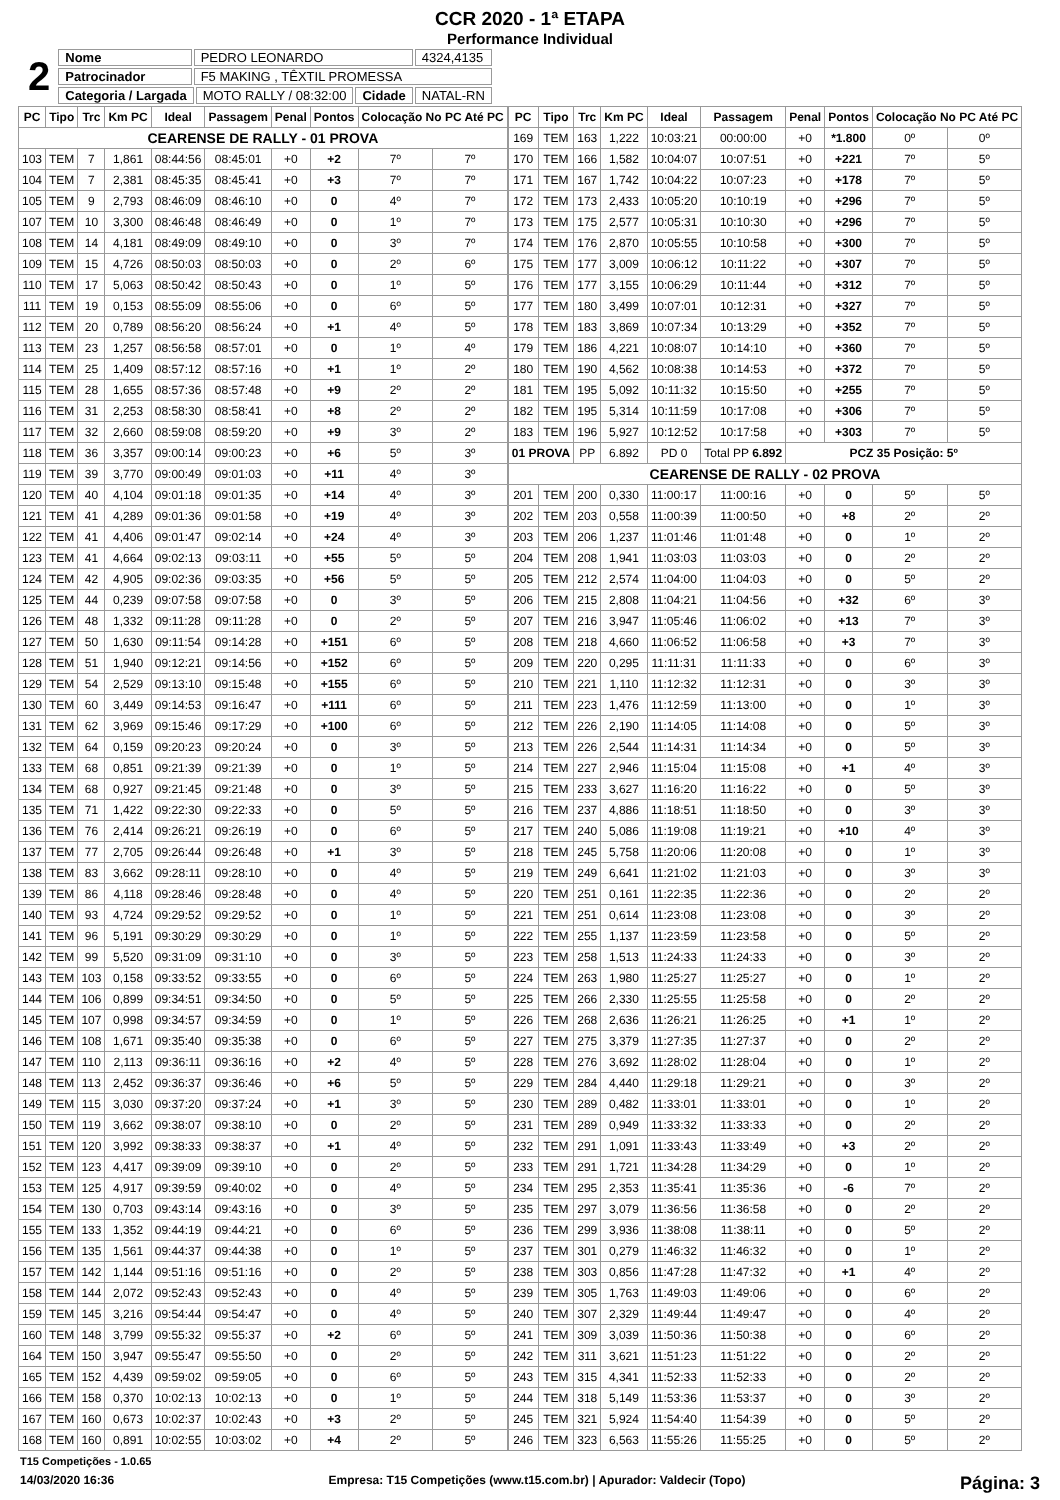CCR 2020 - 1ª ETAPA
Performance Individual
| 2 | Nome | PEDRO LEONARDO | | | 4324,4135 |
| | Patrocinador | F5 MAKING , TÊXTIL PROMESSA | | | |
| | Categoria / Largada | | MOTO RALLY / 08:32:00 | Cidade | NATAL-RN |
| PC | Tipo | Trc | Km PC | Ideal | Passagem | Penal | Pontos | Colocação No PC Até PC | |
| --- | --- | --- | --- | --- | --- | --- | --- | --- | --- |
| CEARENSE DE RALLY - 01 PROVA | | | | | | | | | |
| 103 | TEM | 7 | 1,861 | 08:44:56 | 08:45:01 | +0 | +2 | 7º | 7º |
| 104 | TEM | 7 | 2,381 | 08:45:35 | 08:45:41 | +0 | +3 | 7º | 7º |
| 105 | TEM | 9 | 2,793 | 08:46:09 | 08:46:10 | +0 | 0 | 4º | 7º |
| 107 | TEM | 10 | 3,300 | 08:46:48 | 08:46:49 | +0 | 0 | 1º | 7º |
| 108 | TEM | 14 | 4,181 | 08:49:09 | 08:49:10 | +0 | 0 | 3º | 7º |
| 109 | TEM | 15 | 4,726 | 08:50:03 | 08:50:03 | +0 | 0 | 2º | 6º |
| 110 | TEM | 17 | 5,063 | 08:50:42 | 08:50:43 | +0 | 0 | 1º | 5º |
| 111 | TEM | 19 | 0,153 | 08:55:09 | 08:55:06 | +0 | 0 | 6º | 5º |
| 112 | TEM | 20 | 0,789 | 08:56:20 | 08:56:24 | +0 | +1 | 4º | 5º |
| 113 | TEM | 23 | 1,257 | 08:56:58 | 08:57:01 | +0 | 0 | 1º | 4º |
| 114 | TEM | 25 | 1,409 | 08:57:12 | 08:57:16 | +0 | +1 | 1º | 2º |
| 115 | TEM | 28 | 1,655 | 08:57:36 | 08:57:48 | +0 | +9 | 2º | 2º |
| 116 | TEM | 31 | 2,253 | 08:58:30 | 08:58:41 | +0 | +8 | 2º | 2º |
| 117 | TEM | 32 | 2,660 | 08:59:08 | 08:59:20 | +0 | +9 | 3º | 2º |
| 118 | TEM | 36 | 3,357 | 09:00:14 | 09:00:23 | +0 | +6 | 5º | 3º |
| 119 | TEM | 39 | 3,770 | 09:00:49 | 09:01:03 | +0 | +11 | 4º | 3º |
| 120 | TEM | 40 | 4,104 | 09:01:18 | 09:01:35 | +0 | +14 | 4º | 3º |
| 121 | TEM | 41 | 4,289 | 09:01:36 | 09:01:58 | +0 | +19 | 4º | 3º |
| 122 | TEM | 41 | 4,406 | 09:01:47 | 09:02:14 | +0 | +24 | 4º | 3º |
| 123 | TEM | 41 | 4,664 | 09:02:13 | 09:03:11 | +0 | +55 | 5º | 5º |
| 124 | TEM | 42 | 4,905 | 09:02:36 | 09:03:35 | +0 | +56 | 5º | 5º |
| 125 | TEM | 44 | 0,239 | 09:07:58 | 09:07:58 | +0 | 0 | 3º | 5º |
| 126 | TEM | 48 | 1,332 | 09:11:28 | 09:11:28 | +0 | 0 | 2º | 5º |
| 127 | TEM | 50 | 1,630 | 09:11:54 | 09:14:28 | +0 | +151 | 6º | 5º |
| 128 | TEM | 51 | 1,940 | 09:12:21 | 09:14:56 | +0 | +152 | 6º | 5º |
| 129 | TEM | 54 | 2,529 | 09:13:10 | 09:15:48 | +0 | +155 | 6º | 5º |
| 130 | TEM | 60 | 3,449 | 09:14:53 | 09:16:47 | +0 | +111 | 6º | 5º |
| 131 | TEM | 62 | 3,969 | 09:15:46 | 09:17:29 | +0 | +100 | 6º | 5º |
| 132 | TEM | 64 | 0,159 | 09:20:23 | 09:20:24 | +0 | 0 | 3º | 5º |
| 133 | TEM | 68 | 0,851 | 09:21:39 | 09:21:39 | +0 | 0 | 1º | 5º |
| 134 | TEM | 68 | 0,927 | 09:21:45 | 09:21:48 | +0 | 0 | 3º | 5º |
| 135 | TEM | 71 | 1,422 | 09:22:30 | 09:22:33 | +0 | 0 | 5º | 5º |
| 136 | TEM | 76 | 2,414 | 09:26:21 | 09:26:19 | +0 | 0 | 6º | 5º |
| 137 | TEM | 77 | 2,705 | 09:26:44 | 09:26:48 | +0 | +1 | 3º | 5º |
| 138 | TEM | 83 | 3,662 | 09:28:11 | 09:28:10 | +0 | 0 | 4º | 5º |
| 139 | TEM | 86 | 4,118 | 09:28:46 | 09:28:48 | +0 | 0 | 4º | 5º |
| 140 | TEM | 93 | 4,724 | 09:29:52 | 09:29:52 | +0 | 0 | 1º | 5º |
| 141 | TEM | 96 | 5,191 | 09:30:29 | 09:30:29 | +0 | 0 | 1º | 5º |
| 142 | TEM | 99 | 5,520 | 09:31:09 | 09:31:10 | +0 | 0 | 3º | 5º |
| 143 | TEM | 103 | 0,158 | 09:33:52 | 09:33:55 | +0 | 0 | 6º | 5º |
| 144 | TEM | 106 | 0,899 | 09:34:51 | 09:34:50 | +0 | 0 | 5º | 5º |
| 145 | TEM | 107 | 0,998 | 09:34:57 | 09:34:59 | +0 | 0 | 1º | 5º |
| 146 | TEM | 108 | 1,671 | 09:35:40 | 09:35:38 | +0 | 0 | 6º | 5º |
| 147 | TEM | 110 | 2,113 | 09:36:11 | 09:36:16 | +0 | +2 | 4º | 5º |
| 148 | TEM | 113 | 2,452 | 09:36:37 | 09:36:46 | +0 | +6 | 5º | 5º |
| 149 | TEM | 115 | 3,030 | 09:37:20 | 09:37:24 | +0 | +1 | 3º | 5º |
| 150 | TEM | 119 | 3,662 | 09:38:07 | 09:38:10 | +0 | 0 | 2º | 5º |
| 151 | TEM | 120 | 3,992 | 09:38:33 | 09:38:37 | +0 | +1 | 4º | 5º |
| 152 | TEM | 123 | 4,417 | 09:39:09 | 09:39:10 | +0 | 0 | 2º | 5º |
| 153 | TEM | 125 | 4,917 | 09:39:59 | 09:40:02 | +0 | 0 | 4º | 5º |
| 154 | TEM | 130 | 0,703 | 09:43:14 | 09:43:16 | +0 | 0 | 3º | 5º |
| 155 | TEM | 133 | 1,352 | 09:44:19 | 09:44:21 | +0 | 0 | 6º | 5º |
| 156 | TEM | 135 | 1,561 | 09:44:37 | 09:44:38 | +0 | 0 | 1º | 5º |
| 157 | TEM | 142 | 1,144 | 09:51:16 | 09:51:16 | +0 | 0 | 2º | 5º |
| 158 | TEM | 144 | 2,072 | 09:52:43 | 09:52:43 | +0 | 0 | 4º | 5º |
| 159 | TEM | 145 | 3,216 | 09:54:44 | 09:54:47 | +0 | 0 | 4º | 5º |
| 160 | TEM | 148 | 3,799 | 09:55:32 | 09:55:37 | +0 | +2 | 6º | 5º |
| 164 | TEM | 150 | 3,947 | 09:55:47 | 09:55:50 | +0 | 0 | 2º | 5º |
| 165 | TEM | 152 | 4,439 | 09:59:02 | 09:59:05 | +0 | 0 | 6º | 5º |
| 166 | TEM | 158 | 0,370 | 10:02:13 | 10:02:13 | +0 | 0 | 1º | 5º |
| 167 | TEM | 160 | 0,673 | 10:02:37 | 10:02:43 | +0 | +3 | 2º | 5º |
| 168 | TEM | 160 | 0,891 | 10:02:55 | 10:03:02 | +0 | +4 | 2º | 5º |
| PC | Tipo | Trc | Km PC | Ideal | Passagem | Penal | Pontos | Colocação No PC Até PC | |
| --- | --- | --- | --- | --- | --- | --- | --- | --- | --- |
| 169 | TEM | 163 | 1,222 | 10:03:21 | 00:00:00 | +0 | *1.800 | 0º | 0º |
| 170 | TEM | 166 | 1,582 | 10:04:07 | 10:07:51 | +0 | +221 | 7º | 5º |
| 171 | TEM | 167 | 1,742 | 10:04:22 | 10:07:23 | +0 | +178 | 7º | 5º |
| 172 | TEM | 173 | 2,433 | 10:05:20 | 10:10:19 | +0 | +296 | 7º | 5º |
| 173 | TEM | 175 | 2,577 | 10:05:31 | 10:10:30 | +0 | +296 | 7º | 5º |
| 174 | TEM | 176 | 2,870 | 10:05:55 | 10:10:58 | +0 | +300 | 7º | 5º |
| 175 | TEM | 177 | 3,009 | 10:06:12 | 10:11:22 | +0 | +307 | 7º | 5º |
| 176 | TEM | 177 | 3,155 | 10:06:29 | 10:11:44 | +0 | +312 | 7º | 5º |
| 177 | TEM | 180 | 3,499 | 10:07:01 | 10:12:31 | +0 | +327 | 7º | 5º |
| 178 | TEM | 183 | 3,869 | 10:07:34 | 10:13:29 | +0 | +352 | 7º | 5º |
| 179 | TEM | 186 | 4,221 | 10:08:07 | 10:14:10 | +0 | +360 | 7º | 5º |
| 180 | TEM | 190 | 4,562 | 10:08:38 | 10:14:53 | +0 | +372 | 7º | 5º |
| 181 | TEM | 195 | 5,092 | 10:11:32 | 10:15:50 | +0 | +255 | 7º | 5º |
| 182 | TEM | 195 | 5,314 | 10:11:59 | 10:17:08 | +0 | +306 | 7º | 5º |
| 183 | TEM | 196 | 5,927 | 10:12:52 | 10:17:58 | +0 | +303 | 7º | 5º |
| 01 PROVA | | PP | 6.892 | PD 0 | Total PP 6.892 | PCZ 35 Posição: 5º | | | |
| CEARENSE DE RALLY - 02 PROVA | | | | | | | | | |
| 201 | TEM | 200 | 0,330 | 11:00:17 | 11:00:16 | +0 | 0 | 5º | 5º |
| 202 | TEM | 203 | 0,558 | 11:00:39 | 11:00:50 | +0 | +8 | 2º | 2º |
| 203 | TEM | 206 | 1,237 | 11:01:46 | 11:01:48 | +0 | 0 | 1º | 2º |
| 204 | TEM | 208 | 1,941 | 11:03:03 | 11:03:03 | +0 | 0 | 2º | 2º |
| 205 | TEM | 212 | 2,574 | 11:04:00 | 11:04:03 | +0 | 0 | 5º | 2º |
| 206 | TEM | 215 | 2,808 | 11:04:21 | 11:04:56 | +0 | +32 | 6º | 3º |
| 207 | TEM | 216 | 3,947 | 11:05:46 | 11:06:02 | +0 | +13 | 7º | 3º |
| 208 | TEM | 218 | 4,660 | 11:06:52 | 11:06:58 | +0 | +3 | 7º | 3º |
| 209 | TEM | 220 | 0,295 | 11:11:31 | 11:11:33 | +0 | 0 | 6º | 3º |
| 210 | TEM | 221 | 1,110 | 11:12:32 | 11:12:31 | +0 | 0 | 3º | 3º |
| 211 | TEM | 223 | 1,476 | 11:12:59 | 11:13:00 | +0 | 0 | 1º | 3º |
| 212 | TEM | 226 | 2,190 | 11:14:05 | 11:14:08 | +0 | 0 | 5º | 3º |
| 213 | TEM | 226 | 2,544 | 11:14:31 | 11:14:34 | +0 | 0 | 5º | 3º |
| 214 | TEM | 227 | 2,946 | 11:15:04 | 11:15:08 | +0 | +1 | 4º | 3º |
| 215 | TEM | 233 | 3,627 | 11:16:20 | 11:16:22 | +0 | 0 | 5º | 3º |
| 216 | TEM | 237 | 4,886 | 11:18:51 | 11:18:50 | +0 | 0 | 3º | 3º |
| 217 | TEM | 240 | 5,086 | 11:19:08 | 11:19:21 | +0 | +10 | 4º | 3º |
| 218 | TEM | 245 | 5,758 | 11:20:06 | 11:20:08 | +0 | 0 | 1º | 3º |
| 219 | TEM | 249 | 6,641 | 11:21:02 | 11:21:03 | +0 | 0 | 3º | 3º |
| 220 | TEM | 251 | 0,161 | 11:22:35 | 11:22:36 | +0 | 0 | 2º | 2º |
| 221 | TEM | 251 | 0,614 | 11:23:08 | 11:23:08 | +0 | 0 | 3º | 2º |
| 222 | TEM | 255 | 1,137 | 11:23:59 | 11:23:58 | +0 | 0 | 5º | 2º |
| 223 | TEM | 258 | 1,513 | 11:24:33 | 11:24:33 | +0 | 0 | 3º | 2º |
| 224 | TEM | 263 | 1,980 | 11:25:27 | 11:25:27 | +0 | 0 | 1º | 2º |
| 225 | TEM | 266 | 2,330 | 11:25:55 | 11:25:58 | +0 | 0 | 2º | 2º |
| 226 | TEM | 268 | 2,636 | 11:26:21 | 11:26:25 | +0 | +1 | 1º | 2º |
| 227 | TEM | 275 | 3,379 | 11:27:35 | 11:27:37 | +0 | 0 | 2º | 2º |
| 228 | TEM | 276 | 3,692 | 11:28:02 | 11:28:04 | +0 | 0 | 1º | 2º |
| 229 | TEM | 284 | 4,440 | 11:29:18 | 11:29:21 | +0 | 0 | 3º | 2º |
| 230 | TEM | 289 | 0,482 | 11:33:01 | 11:33:01 | +0 | 0 | 1º | 2º |
| 231 | TEM | 289 | 0,949 | 11:33:32 | 11:33:33 | +0 | 0 | 2º | 2º |
| 232 | TEM | 291 | 1,091 | 11:33:43 | 11:33:49 | +0 | +3 | 2º | 2º |
| 233 | TEM | 291 | 1,721 | 11:34:28 | 11:34:29 | +0 | 0 | 1º | 2º |
| 234 | TEM | 295 | 2,353 | 11:35:41 | 11:35:36 | +0 | -6 | 7º | 2º |
| 235 | TEM | 297 | 3,079 | 11:36:56 | 11:36:58 | +0 | 0 | 2º | 2º |
| 236 | TEM | 299 | 3,936 | 11:38:08 | 11:38:11 | +0 | 0 | 5º | 2º |
| 237 | TEM | 301 | 0,279 | 11:46:32 | 11:46:32 | +0 | 0 | 1º | 2º |
| 238 | TEM | 303 | 0,856 | 11:47:28 | 11:47:32 | +0 | +1 | 4º | 2º |
| 239 | TEM | 305 | 1,763 | 11:49:03 | 11:49:06 | +0 | 0 | 6º | 2º |
| 240 | TEM | 307 | 2,329 | 11:49:44 | 11:49:47 | +0 | 0 | 4º | 2º |
| 241 | TEM | 309 | 3,039 | 11:50:36 | 11:50:38 | +0 | 0 | 6º | 2º |
| 242 | TEM | 311 | 3,621 | 11:51:23 | 11:51:22 | +0 | 0 | 2º | 2º |
| 243 | TEM | 315 | 4,341 | 11:52:33 | 11:52:33 | +0 | 0 | 2º | 2º |
| 244 | TEM | 318 | 5,149 | 11:53:36 | 11:53:37 | +0 | 0 | 3º | 2º |
| 245 | TEM | 321 | 5,924 | 11:54:40 | 11:54:39 | +0 | 0 | 5º | 2º |
| 246 | TEM | 323 | 6,563 | 11:55:26 | 11:55:25 | +0 | 0 | 5º | 2º |
T15 Competições - 1.0.65
14/03/2020 16:36 Empresa: T15 Competições (www.t15.com.br) | Apurador: Valdecir (Topo) Página: 3